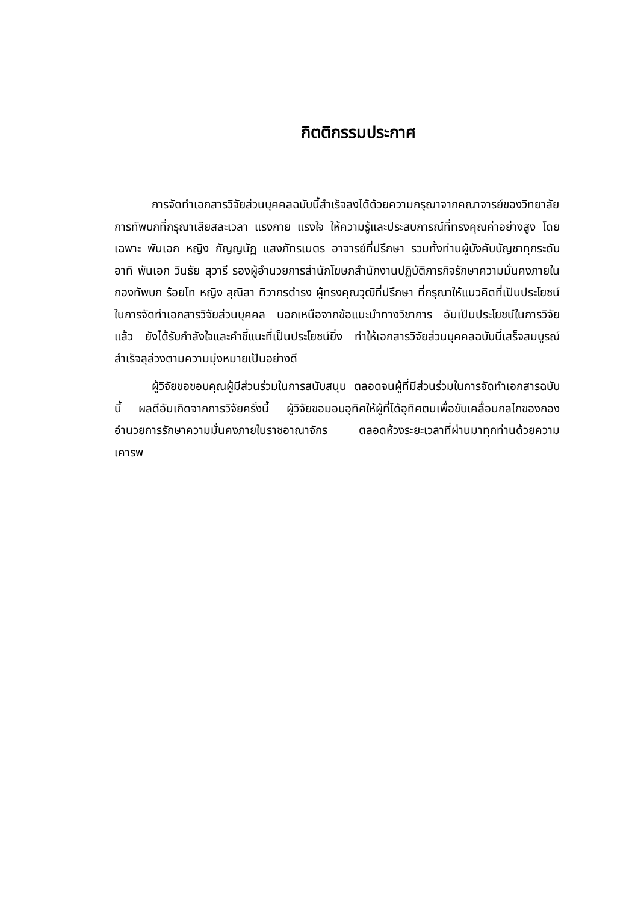กิตติกรรมประกาศ
การจัดทำเอกสารวิจัยส่วนบุคคลฉบับนี้สำเร็จลงได้ด้วยความกรุณาจากคณาจารย์ของวิทยาลัยการทัพบกที่กรุณาเสียสละเวลา แรงกาย แรงใจ ให้ความรู้และประสบการณ์ที่ทรงคุณค่าอย่างสูง โดยเฉพาะ พันเอก หญิง กัญญนัฏ แสงภัทรเนตร อาจารย์ที่ปรึกษา รวมทั้งท่านผู้บังคับบัญชาทุกระดับ อาทิ พันเอก วินธัย สุวารี รองผู้อำนวยการสำนักโฆษกสำนักงานปฏิบัติภารกิจรักษาความมั่นคงภายในกองทัพบก ร้อยโท หญิง สุณิสา ทิวากรดำรง ผู้ทรงคุณวุฒิที่ปรึกษา ที่กรุณาให้แนวคิดที่เป็นประโยชน์ในการจัดทำเอกสารวิจัยส่วนบุคคล นอกเหนือจากข้อแนะนำทางวิชาการ อันเป็นประโยชน์ในการวิจัยแล้ว ยังได้รับกำลังใจและคำชี้แนะที่เป็นประโยชน์ยิ่ง ทำให้เอกสารวิจัยส่วนบุคคลฉบับนี้เสร็จสมบูรณ์ สำเร็จลุล่วงตามความมุ่งหมายเป็นอย่างดี
ผู้วิจัยขอขอบคุณผู้มีส่วนร่วมในการสนับสนุน ตลอดจนผู้ที่มีส่วนร่วมในการจัดทำเอกสารฉบับนี้ ผลดีอันเกิดจากการวิจัยครั้งนี้ ผู้วิจัยขอมอบอุทิศให้ผู้ที่ได้อุทิศตนเพื่อขับเคลื่อนกลไกของกองอำนวยการรักษาความมั่นคงภายในราชอาณาจักร ตลอดห้วงระยะเวลาที่ผ่านมาทุกท่านด้วยความเคารพ